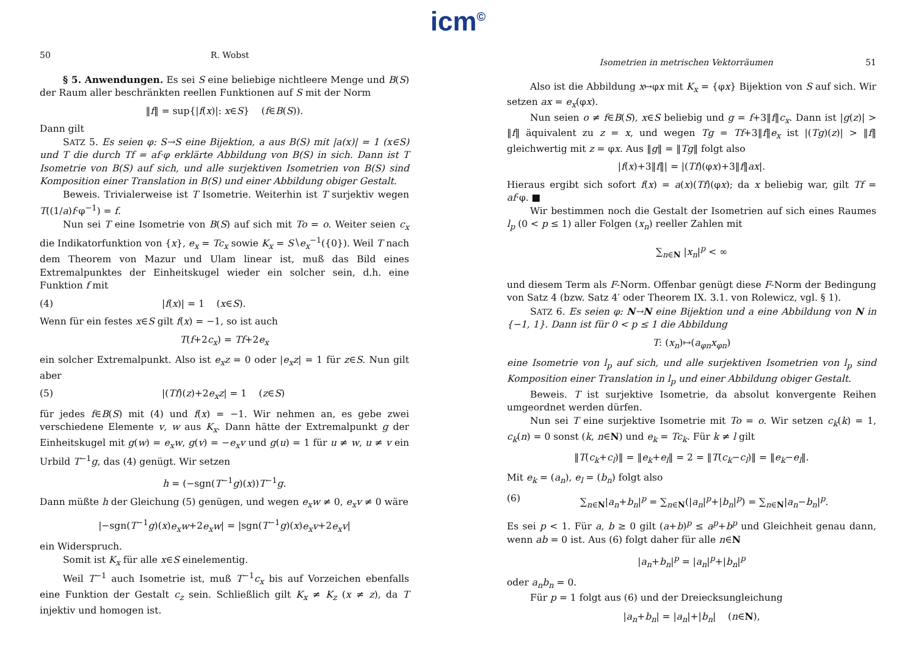icm<sup>©</sup>
50 R. Wobst
§ 5. Anwendungen. Es sei S eine beliebige nichtleere Menge und B(S) der Raum aller beschränkten reellen Funktionen auf S mit der Norm
‖f‖ = sup{|f(x)|: x∈S} (f∈B(S)).
Dann gilt
SATZ 5. Es seien φ: S→S eine Bijektion, a aus B(S) mit |a(x)| = 1 (x∈S) und T die durch Tf = af·φ erklärte Abbildung von B(S) in sich. Dann ist T Isometrie von B(S) auf sich, und alle surjektiven Isometrien von B(S) sind Komposition einer Translation in B(S) und einer Abbildung obiger Gestalt.
Beweis. Trivialerweise ist T Isometrie. Weiterhin ist T surjektiv wegen T((1/a)f·φ<sup>−1</sup>) = f.
Nun sei T eine Isometrie von B(S) auf sich mit To = o. Weiter seien c<sub>x</sub> die Indikatorfunktion von {x}, e<sub>x</sub> = Tc<sub>x</sub> sowie K<sub>x</sub> = S∖e<sub>x</sub><sup>−1</sup>({0}). Weil T nach dem Theorem von Mazur und Ulam linear ist, muß das Bild eines Extremalpunktes der Einheitskugel wieder ein solcher sein, d.h. eine Funktion f mit
(4) |f(x)| = 1 (x∈S).
Wenn für ein festes x∈S gilt f(x) = −1, so ist auch
T(f+2c<sub>x</sub>) = Tf+2e<sub>x</sub>
ein solcher Extremalpunkt. Also ist e<sub>x</sub>z = 0 oder |e<sub>x</sub>z| = 1 für z∈S. Nun gilt aber
(5) |(Tf)(z)+2e<sub>x</sub>z| = 1 (z∈S)
für jedes f∈B(S) mit (4) und f(x) = −1. Wir nehmen an, es gebe zwei verschiedene Elemente v, w aus K<sub>x</sub>. Dann hätte der Extremalpunkt g der Einheitskugel mit g(w) = e<sub>x</sub>w, g(v) = −e<sub>x</sub>v und g(u) = 1 für u ≠ w, u ≠ v ein Urbild T<sup>−1</sup>g, das (4) genügt. Wir setzen
h = (−sgn(T<sup>−1</sup>g)(x))T<sup>−1</sup>g.
Dann müßte h der Gleichung (5) genügen, und wegen e<sub>x</sub>w ≠ 0, e<sub>x</sub>v ≠ 0 wäre
|−sgn(T<sup>−1</sup>g)(x)e<sub>x</sub>w+2e<sub>x</sub>w| = |sgn(T<sup>−1</sup>g)(x)e<sub>x</sub>v+2e<sub>x</sub>v|
ein Widerspruch.
Somit ist K<sub>x</sub> für alle x∈S einelementig.
Weil T<sup>−1</sup> auch Isometrie ist, muß T<sup>−1</sup>c<sub>x</sub> bis auf Vorzeichen ebenfalls eine Funktion der Gestalt c<sub>z</sub> sein. Schließlich gilt K<sub>x</sub> ≠ K<sub>z</sub> (x ≠ z), da T injektiv und homogen ist.
Isometrien in metrischen Vektorräumen 51
Also ist die Abbildung x↦φx mit K<sub>x</sub> = {φx} Bijektion von S auf sich. Wir setzen ax = e<sub>x</sub>(φx).
Nun seien o ≠ f∈B(S), x∈S beliebig und g = f+3‖f‖c<sub>x</sub>. Dann ist |g(z)| > ‖f‖ äquivalent zu z = x, und wegen Tg = Tf+3‖f‖e<sub>x</sub> ist |(Tg)(z)| > ‖f‖ gleichwertig mit z = φx. Aus ‖g‖ = ‖Tg‖ folgt also
|f(x)+3‖f‖| = |(Tf)(φx)+3‖f‖ax|.
Hieraus ergibt sich sofort f(x) = a(x)(Tf)(φx); da x beliebig war, gilt Tf = af·φ. ■
Wir bestimmen noch die Gestalt der Isometrien auf sich eines Raumes l<sub>p</sub> (0 < p ≤ 1) aller Folgen (x<sub>n</sub>) reeller Zahlen mit
∑<sub>n∈N</sub> |x<sub>n</sub>|<sup>p</sup> < ∞
und diesem Term als F-Norm. Offenbar genügt diese F-Norm der Bedingung von Satz 4 (bzw. Satz 4′ oder Theorem IX. 3.1. von Rolewicz, vgl. § 1).
SATZ 6. Es seien φ: N→N eine Bijektion und a eine Abbildung von N in {−1, 1}. Dann ist für 0 < p ≤ 1 die Abbildung
T: (x<sub>n</sub>)↦(a<sub>φn</sub>x<sub>φn</sub>)
eine Isometrie von l<sub>p</sub> auf sich, und alle surjektiven Isometrien von l<sub>p</sub> sind Komposition einer Translation in l<sub>p</sub> und einer Abbildung obiger Gestalt.
Beweis. T ist surjektive Isometrie, da absolut konvergente Reihen umgeordnet werden dürfen.
Nun sei T eine surjektive Isometrie mit To = o. Wir setzen c<sub>k</sub>(k) = 1, c<sub>k</sub>(n) = 0 sonst (k, n∈N) und e<sub>k</sub> = Tc<sub>k</sub>. Für k ≠ l gilt
‖T(c<sub>k</sub>+c<sub>l</sub>)‖ = ‖e<sub>k</sub>+e<sub>l</sub>‖ = 2 = ‖T(c<sub>k</sub>−c<sub>l</sub>)‖ = ‖e<sub>k</sub>−e<sub>l</sub>‖.
Mit e<sub>k</sub> = (a<sub>n</sub>), e<sub>l</sub> = (b<sub>n</sub>) folgt also
(6) ∑<sub>n∈N</sub>|a<sub>n</sub>+b<sub>n</sub>|<sup>p</sup> = ∑<sub>n∈N</sub>(|a<sub>n</sub>|<sup>p</sup>+|b<sub>n</sub>|<sup>p</sup>) = ∑<sub>n∈N</sub>|a<sub>n</sub>−b<sub>n</sub>|<sup>p</sup>.
Es sei p < 1. Für a, b ≥ 0 gilt (a+b)<sup>p</sup> ≤ a<sup>p</sup>+b<sup>p</sup> und Gleichheit genau dann, wenn ab = 0 ist. Aus (6) folgt daher für alle n∈N
|a<sub>n</sub>+b<sub>n</sub>|<sup>p</sup> = |a<sub>n</sub>|<sup>p</sup>+|b<sub>n</sub>|<sup>p</sup>
oder a<sub>n</sub>b<sub>n</sub> = 0.
Für p = 1 folgt aus (6) und der Dreiecksungleichung
|a<sub>n</sub>+b<sub>n</sub>| = |a<sub>n</sub>|+|b<sub>n</sub>| (n∈N),